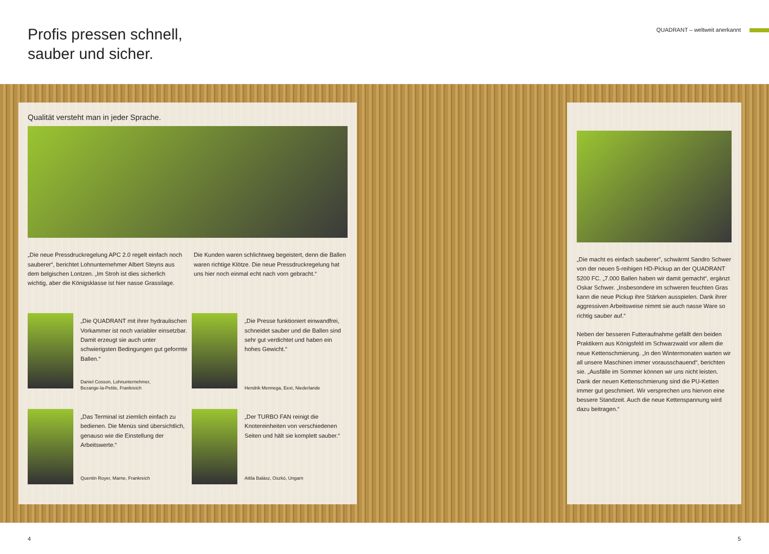Profis pressen schnell,
sauber und sicher.
QUADRANT – weltweit anerkannt
Qualität versteht man in jeder Sprache.
„Die neue Pressdruckregelung APC 2.0 regelt einfach noch sauberer“, berichtet Lohnunternehmer Albert Steyns aus dem belgischen Lontzen. „Im Stroh ist dies sicherlich wichtig, aber die Königsklasse ist hier nasse Grassilage.
Die Kunden waren schlichtweg begeistert, denn die Ballen waren richtige Klötze. Die neue Pressdruckregelung hat uns hier noch einmal echt nach vorn gebracht.“
„Die QUADRANT mit ihrer hydraulischen Vorkammer ist noch variabler einsetzbar. Damit erzeugt sie auch unter schwierigsten Bedingungen gut geformte Ballen.“
Daniel Cosson, Lohnunternehmer,
Bezange-la-Petite, Frankreich
„Die Presse funktioniert einwandfrei, schneidet sauber und die Ballen sind sehr gut verdichtet und haben ein hohes Gewicht.“
Hendrik Mennega, Eext, Niederlande
„Das Terminal ist ziemlich einfach zu bedienen. Die Menüs sind übersichtlich, genauso wie die Einstellung der Arbeitswerte.“
Quentin Royer, Marne, Frankreich
„Der TURBO FAN reinigt die Knotereinheiten von verschiedenen Seiten und hält sie komplett sauber.“
Attila Balász, Oszkó, Ungarn
„Die macht es einfach sauberer”, schwärmt Sandro Schwer von der neuen 5-reihigen HD-Pickup an der QUADRANT 5200 FC. „7.000 Ballen haben wir damit gemacht“, ergänzt Oskar Schwer. „Insbesondere im schweren feuchten Gras kann die neue Pickup ihre Stärken ausspielen. Dank ihrer aggressiven Arbeitsweise nimmt sie auch nasse Ware so richtig sauber auf.“
Neben der besseren Futteraufnahme gefällt den beiden Praktikern aus Königsfeld im Schwarzwald vor allem die neue Kettenschmierung. „In den Wintermonaten warten wir all unsere Maschinen immer vorausschauend“, berichten sie. „Ausfälle im Sommer können wir uns nicht leisten. Dank der neuen Kettenschmierung sind die PU-Ketten immer gut geschmiert. Wir versprechen uns hiervon eine bessere Standzeit. Auch die neue Kettenspannung wird dazu beitragen.“
4 5